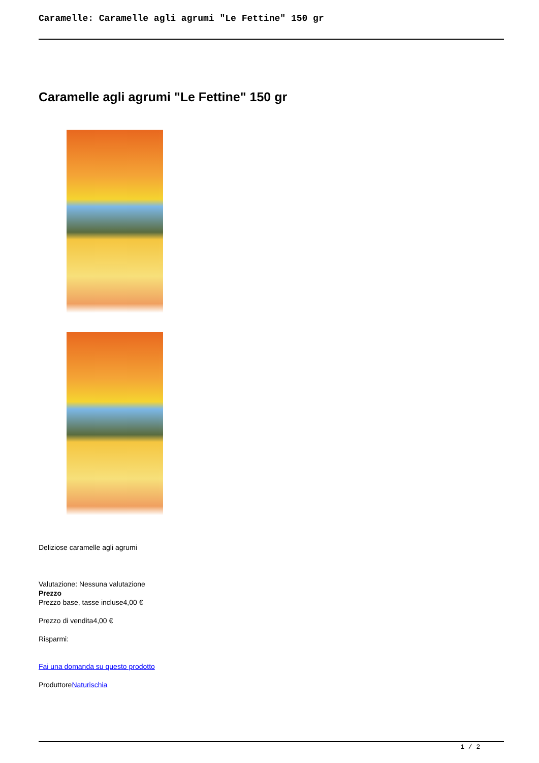Caramelle: Caramelle agli agrumi "Le Fettine" 150 gr
Caramelle agli agrumi "Le Fettine" 150 gr
Deliziose caramelle agli agrumi
Valutazione: Nessuna valutazione
Prezzo
Prezzo base, tasse incluse4,00 €
Prezzo di vendita4,00 €
Risparmi:
Fai una domanda su questo prodotto
ProduttoreNaturischia
1 / 2